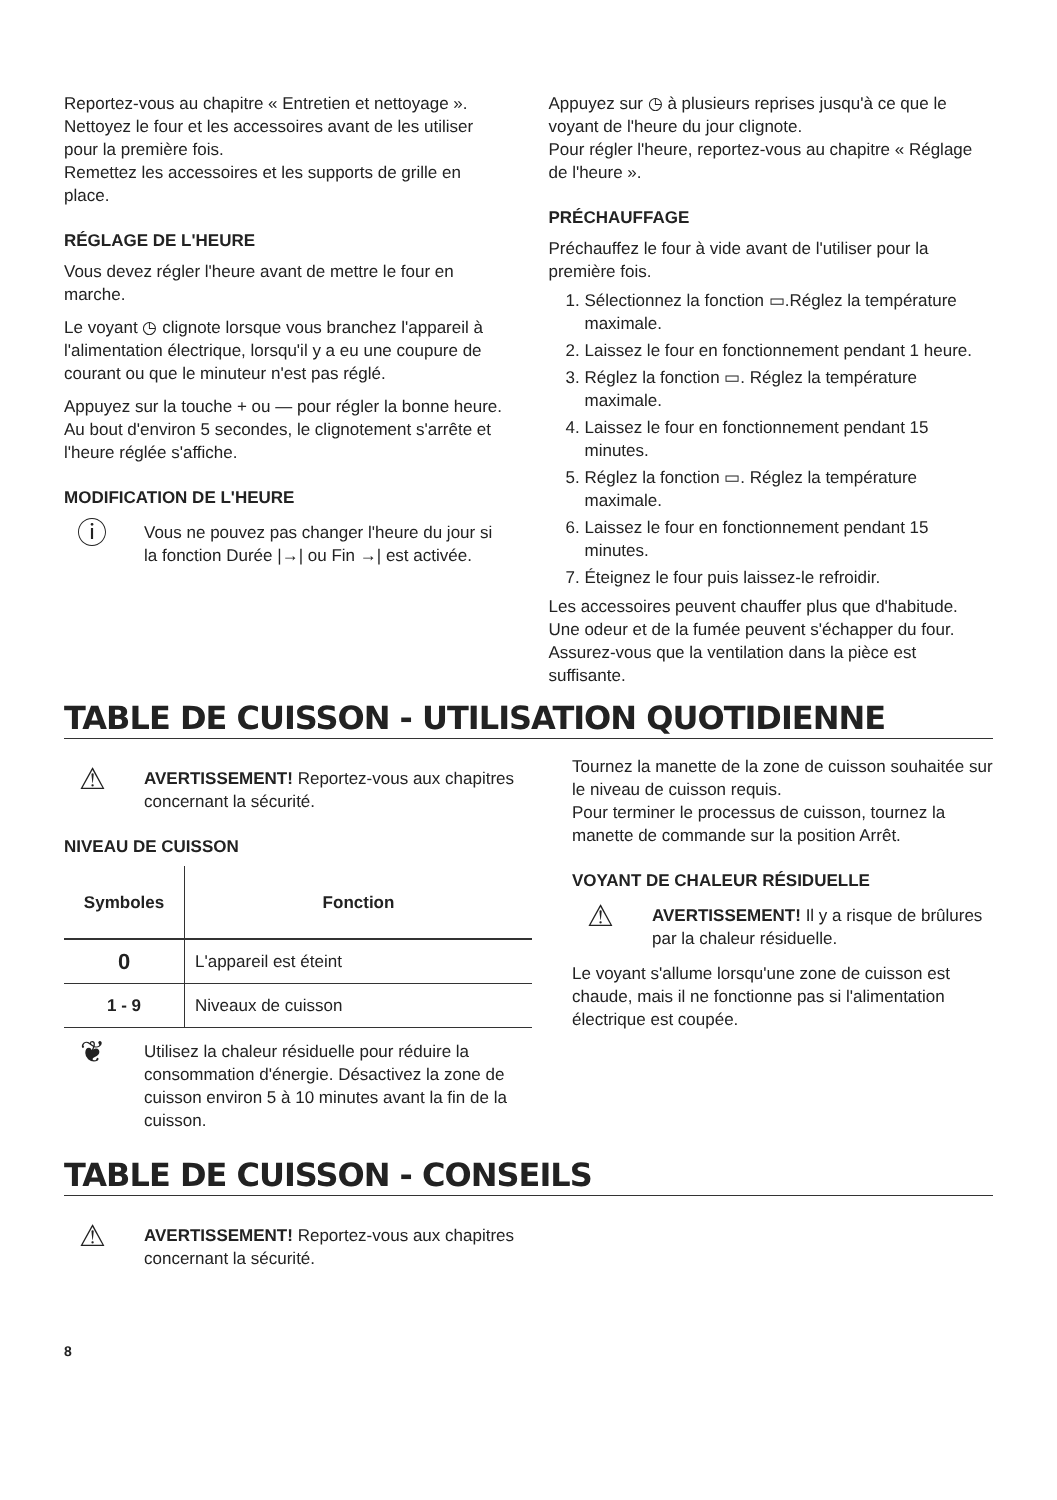Reportez-vous au chapitre « Entretien et nettoyage ».
Nettoyez le four et les accessoires avant de les utiliser pour la première fois.
Remettez les accessoires et les supports de grille en place.
RÉGLAGE DE L'HEURE
Vous devez régler l'heure avant de mettre le four en marche.
Le voyant ◷ clignote lorsque vous branchez l'appareil à l'alimentation électrique, lorsqu'il y a eu une coupure de courant ou que le minuteur n'est pas réglé.
Appuyez sur la touche + ou — pour régler la bonne heure.
Au bout d'environ 5 secondes, le clignotement s'arrête et l'heure réglée s'affiche.
MODIFICATION DE L'HEURE
ⓘ
Vous ne pouvez pas changer l'heure du jour si la fonction Durée |→| ou Fin →| est activée.
Appuyez sur ◷ à plusieurs reprises jusqu'à ce que le voyant de l'heure du jour clignote.
Pour régler l'heure, reportez-vous au chapitre « Réglage de l'heure ».
PRÉCHAUFFAGE
Préchauffez le four à vide avant de l'utiliser pour la première fois.
1. Sélectionnez la fonction ▭.Réglez la température maximale.
2. Laissez le four en fonctionnement pendant 1 heure.
3. Réglez la fonction ▭. Réglez la température maximale.
4. Laissez le four en fonctionnement pendant 15 minutes.
5. Réglez la fonction ▭. Réglez la température maximale.
6. Laissez le four en fonctionnement pendant 15 minutes.
7. Éteignez le four puis laissez-le refroidir.
Les accessoires peuvent chauffer plus que d'habitude. Une odeur et de la fumée peuvent s'échapper du four. Assurez-vous que la ventilation dans la pièce est suffisante.
TABLE DE CUISSON - UTILISATION QUOTIDIENNE
⚠
AVERTISSEMENT! Reportez-vous aux chapitres concernant la sécurité.
NIVEAU DE CUISSON
| Symboles | Fonction |
| --- | --- |
| 0 | L'appareil est éteint |
| 1 - 9 | Niveaux de cuisson |
❦
Utilisez la chaleur résiduelle pour réduire la consommation d'énergie. Désactivez la zone de cuisson environ 5 à 10 minutes avant la fin de la cuisson.
Tournez la manette de la zone de cuisson souhaitée sur le niveau de cuisson requis.
Pour terminer le processus de cuisson, tournez la manette de commande sur la position Arrêt.
VOYANT DE CHALEUR RÉSIDUELLE
⚠
AVERTISSEMENT! Il y a risque de brûlures par la chaleur résiduelle.
Le voyant s'allume lorsqu'une zone de cuisson est chaude, mais il ne fonctionne pas si l'alimentation électrique est coupée.
TABLE DE CUISSON - CONSEILS
⚠
AVERTISSEMENT! Reportez-vous aux chapitres concernant la sécurité.
8